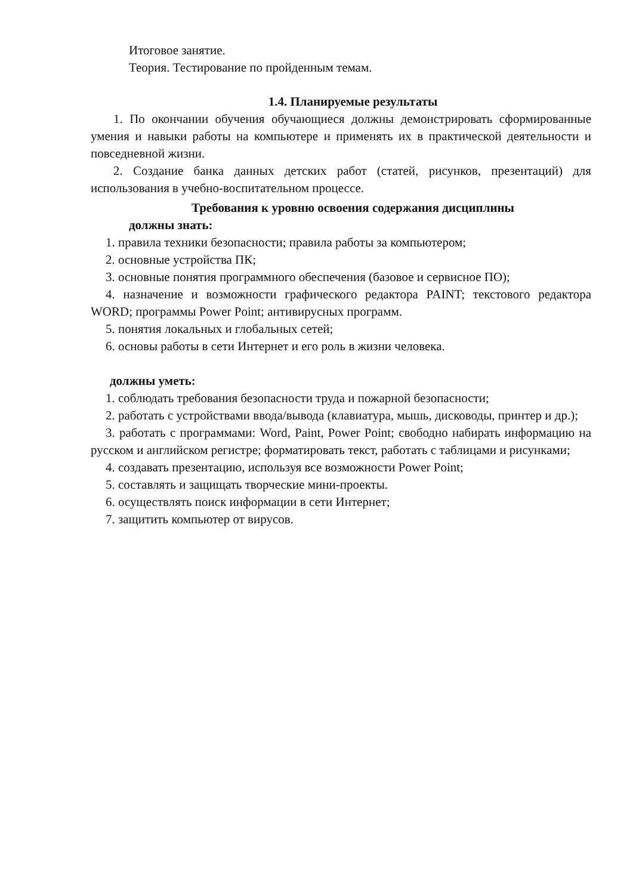Итоговое занятие.
Теория. Тестирование по пройденным темам.
1.4. Планируемые результаты
1. По окончании обучения обучающиеся должны демонстрировать сформированные умения и навыки работы на компьютере и применять их в практической деятельности и повседневной жизни.
2. Создание банка данных детских работ (статей, рисунков, презентаций) для использования в учебно-воспитательном процессе.
Требования к уровню освоения содержания дисциплины
должны знать:
1. правила техники безопасности; правила работы за компьютером;
2. основные устройства ПК;
3. основные понятия программного обеспечения (базовое и сервисное ПО);
4. назначение и возможности графического редактора PAINT; текстового редактора WORD; программы Power Point; антивирусных программ.
5. понятия локальных и глобальных сетей;
6. основы работы в сети Интернет и его роль в жизни человека.
должны уметь:
1. соблюдать требования безопасности труда и пожарной безопасности;
2. работать с устройствами ввода/вывода (клавиатура, мышь, дисководы, принтер и др.);
3. работать с программами: Word, Paint, Power Point; свободно набирать информацию на русском и английском регистре; форматировать текст, работать с таблицами и рисунками;
4. создавать презентацию, используя все возможности Power Point;
5. составлять и защищать творческие мини-проекты.
6. осуществлять поиск информации в сети Интернет;
7. защитить компьютер от вирусов.